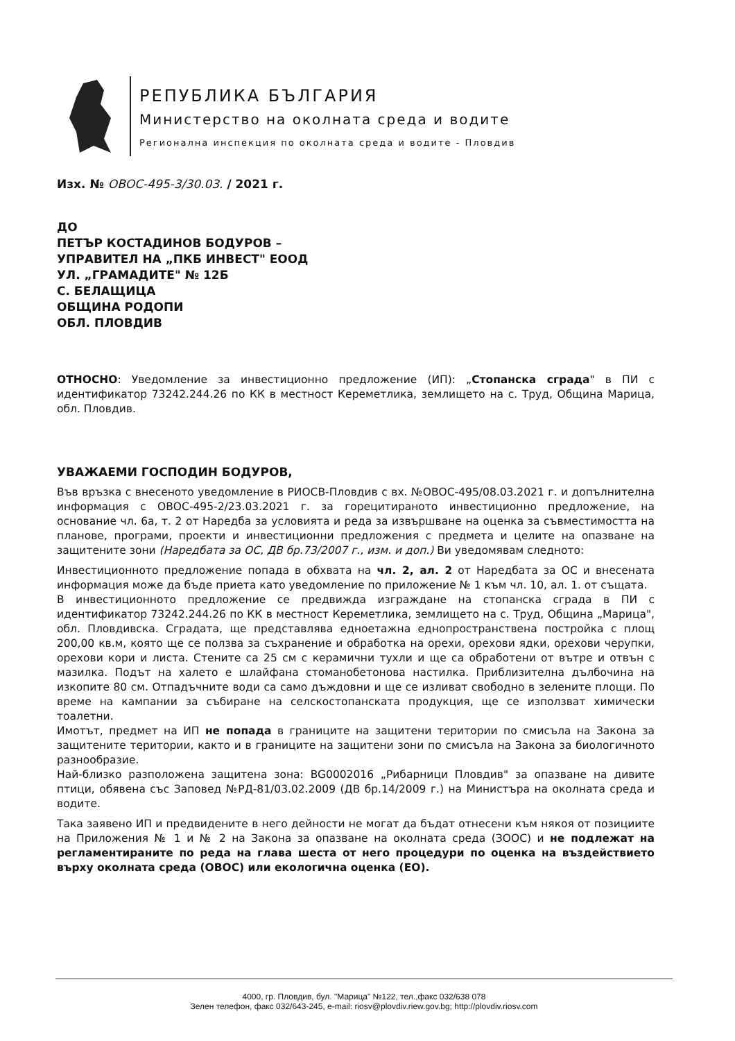РЕПУБЛИКА БЪЛГАРИЯ
Министерство на околната среда и водите
Регионална инспекция по околната среда и водите - Пловдив
Изх. № ОВОС-495-3/30.03. / 2021 г.
ДО
ПЕТЪР КОСТАДИНОВ БОДУРОВ –
УПРАВИТЕЛ НА „ПКБ ИНВЕСТ" ЕООД
УЛ. „ГРАМАДИТЕ" № 12Б
С. БЕЛАЩИЦА
ОБЩИНА РОДОПИ
ОБЛ. ПЛОВДИВ
ОТНОСНО: Уведомление за инвестиционно предложение (ИП): „Стопанска сграда" в ПИ с идентификатор 73242.244.26 по КК в местност Кереметлика, землището на с. Труд, Община Марица, обл. Пловдив.
УВАЖАЕМИ ГОСПОДИН БОДУРОВ,
Във връзка с внесеното уведомление в РИОСВ-Пловдив с вх. №ОВОС-495/08.03.2021 г. и допълнителна информация с ОВОС-495-2/23.03.2021 г. за горецитираното инвестиционно предложение, на основание чл. 6а, т. 2 от Наредба за условията и реда за извършване на оценка за съвместимостта на планове, програми, проекти и инвестиционни предложения с предмета и целите на опазване на защитените зони (Наредбата за ОС, ДВ бр.73/2007 г., изм. и доп.) Ви уведомявам следното:
Инвестиционното предложение попада в обхвата на чл. 2, ал. 2 от Наредбата за ОС и внесената информация може да бъде приета като уведомление по приложение № 1 към чл. 10, ал. 1. от същата.
В инвестиционното предложение се предвижда изграждане на стопанска сграда в ПИ с идентификатор 73242.244.26 по КК в местност Кереметлика, землището на с. Труд, Община „Марица", обл. Пловдивска. Сградата, ще представлява едноетажна еднопространствена постройка с площ 200,00 кв.м, която ще се ползва за съхранение и обработка на орехи, орехови ядки, орехови черупки, орехови кори и листа. Стените са 25 см с керамични тухли и ще са обработени от вътре и отвън с мазилка. Подът на халето е шлайфана стоманобетонова настилка. Приблизителна дълбочина на изкопите 80 см. Отпадъчните води са само дъждовни и ще се изливат свободно в зелените площи. По време на кампании за събиране на селскостопанската продукция, ще се използват химически тоалетни.
Имотът, предмет на ИП не попада в границите на защитени територии по смисъла на Закона за защитените територии, както и в границите на защитени зони по смисъла на Закона за биологичното разнообразие.
Най-близко разположена защитена зона: BG0002016 „Рибарници Пловдив" за опазване на дивите птици, обявена със Заповед №РД-81/03.02.2009 (ДВ бр.14/2009 г.) на Министъра на околната среда и водите.
Така заявено ИП и предвидените в него дейности не могат да бъдат отнесени към някоя от позициите на Приложения № 1 и № 2 на Закона за опазване на околната среда (ЗООС) и не подлежат на регламентираните по реда на глава шеста от него процедури по оценка на въздействието върху околната среда (ОВОС) или екологична оценка (ЕО).
4000, гр. Пловдив, бул. "Марица" №122, тел.,факс 032/638 078
Зелен телефон, факс 032/643-245, e-mail: riosv@plovdiv.riew.gov.bg; http://plovdiv.riosv.com